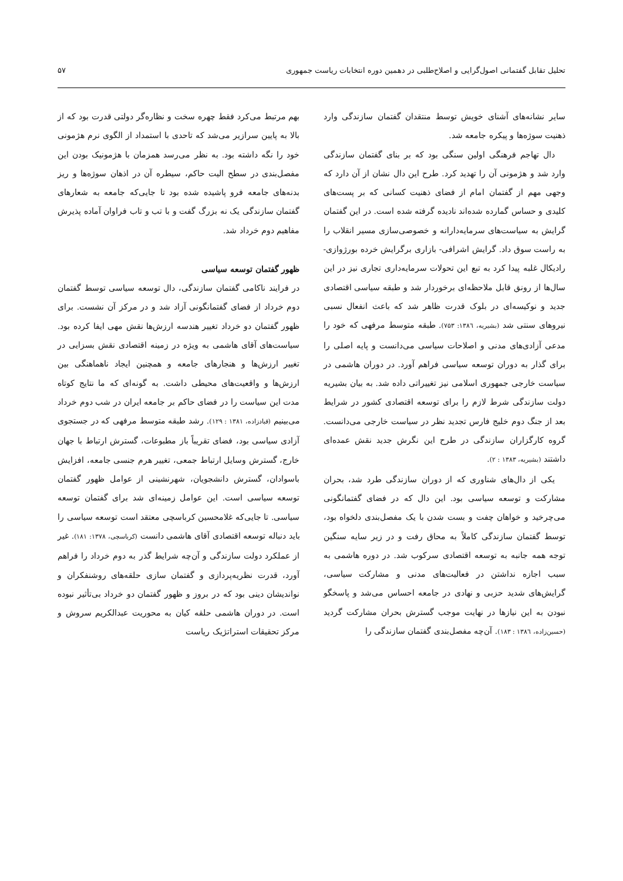تحلیل تقابل گفتمانی اصول‌گرایی و اصلاح‌طلبی در دهمین دوره انتخابات ریاست جمهوری ۵۷
سایر نشانه‌های آشنای خویش توسط منتقدان گفتمان سازندگی وارد ذهنیت سوژه‌ها و پیکره جامعه شد.
دال تهاجم فرهنگی اولین سنگی بود که بر بنای گفتمان سازندگی وارد شد و هژمونی آن را تهدید کرد. طرح این دال نشان از آن دارد که وجهی مهم از گفتمان امام از فضای ذهنیت کسانی که بر پست‌های کلیدی و حساس گمارده شده‌اند نادیده گرفته شده است. در این گفتمان گرایش به سیاست‌های سرمایه‌دارانه و خصوصی‌سازی مسیر انقلاب را به راست سوق داد. گرایش اشرافی- بازاری برگرایش خرده بورژوازی-رادیکال غلبه پیدا کرد به تبع این تحولات سرمایه‌داری تجاری نیز در این سال‌ها از رونق قابل ملاحظه‌ای برخوردار شد و طبقه سیاسی اقتصادی جدید و نوکیسه‌ای در بلوک قدرت ظاهر شد که باعث انفعال نسبی نیروهای سنتی شد (بشیریه، ۱۳۸٦: ۷۵۳). طبقه متوسط مرفهی که خود را مدعی آزادی‌های مدنی و اصلاحات سیاسی می‌دانست و پایه اصلی را برای گذار به دوران توسعه سیاسی فراهم آورد. در دوران هاشمی در سیاست خارجی جمهوری اسلامی نیز تغییراتی داده شد. به بیان بشیریه دولت سازندگی شرط لازم را برای توسعه اقتصادی کشور در شرایط بعد از جنگ دوم خلیج فارس تجدید نظر در سیاست خارجی می‌دانست. گروه کارگزاران سازندگی در طرح این نگرش جدید نقش عمده‌ای داشتند (بشیریه، ۱۳۸۳ : ۲).
یکی از دال‌های شناوری که از دوران سازندگی طرد شد، بحران مشارکت و توسعه سیاسی بود. این دال که در فضای گفتمانگونی می‌چرخید و خواهان چفت و بست شدن با یک مفصل‌بندی دلخواه بود، توسط گفتمان سازندگی کاملاً به محاق رفت و در زیر سایه سنگین توجه همه جانبه به توسعه اقتصادی سرکوب شد. در دوره هاشمی به سبب اجازه نداشتن در فعالیت‌های مدنی و مشارکت سیاسی، گرایش‌های شدید حزبی و نهادی در جامعه احساس می‌شد و پاسخگو نبودن به این نیازها در نهایت موجب گسترش بحران مشارکت گردید (حسین‌زاده، ۱۳۸٦ : ۱۸۳). آن‌چه مفصل‌بندی گفتمان سازندگی را
بهم مرتبط می‌کرد فقط چهره سخت و نظاره‌گر دولتی قدرت بود که از بالا به پایین سرازیر می‌شد که تاحدی با استمداد از الگوی نرم هژمونی خود را نگه داشته بود. به نظر می‌رسد همزمان با هژمونیک بودن این مفصل‌بندی در سطح الیت حاکم، سیطره آن در اذهان سوژه‌ها و ریز بدنه‌های جامعه فرو پاشیده شده بود تا جایی‌که جامعه به شعارهای گفتمان سازندگی یک نه بزرگ گفت و با تب و تاب فراوان آماده پذیرش مفاهیم دوم خرداد شد.
ظهور گفتمان توسعه سیاسی
در فرایند ناکامی گفتمان سازندگی، دال توسعه سیاسی توسط گفتمان دوم خرداد از فضای گفتمانگونی آزاد شد و در مرکز آن نشست. برای ظهور گفتمان دو خرداد تغییر هندسه ارزش‌ها نقش مهی ایفا کرده بود. سیاست‌های آقای هاشمی به ویژه در زمینه اقتصادی نقش بسزایی در تغییر ارزش‌ها و هنجارهای جامعه و همچنین ایجاد ناهماهنگی بین ارزش‌ها و واقعیت‌های محیطی داشت. به گونه‌ای که ما نتایج کوتاه مدت این سیاست را در فضای حاکم بر جامعه ایران در شب دوم خرداد می‌بینیم (قبادزاده، ۱۳۸۱ : ۱۲۹). رشد طبقه متوسط مرفهی که در جستجوی آزادی سیاسی بود، فضای تقریباً باز مطبوعات، گسترش ارتباط با جهان خارج، گسترش وسایل ارتباط جمعی، تغییر هرم جنسی جامعه، افزایش باسوادان، گسترش دانشجویان، شهرنشینی از عوامل ظهور گفتمان توسعه سیاسی است. این عوامل زمینه‌ای شد برای گفتمان توسعه سیاسی. تا جایی‌که غلامحسین کرباسچی معتقد است توسعه سیاسی را باید دنباله توسعه اقتصادی آقای هاشمی دانست (کرباسچی، ۱۳۷۸: ۱۸۱). غیر از عملکرد دولت سازندگی و آن‌چه شرایط گذر به دوم خرداد را فراهم آورد، قدرت نظریه‌پردازی و گفتمان سازی حلقه‌های روشنفکران و نواندیشان دینی بود که در بروز و ظهور گفتمان دو خرداد بی‌تأثیر نبوده است. در دوران هاشمی حلقه کیان به محوریت عبدالکریم سروش و مرکز تحقیقات استراتژیک ریاست